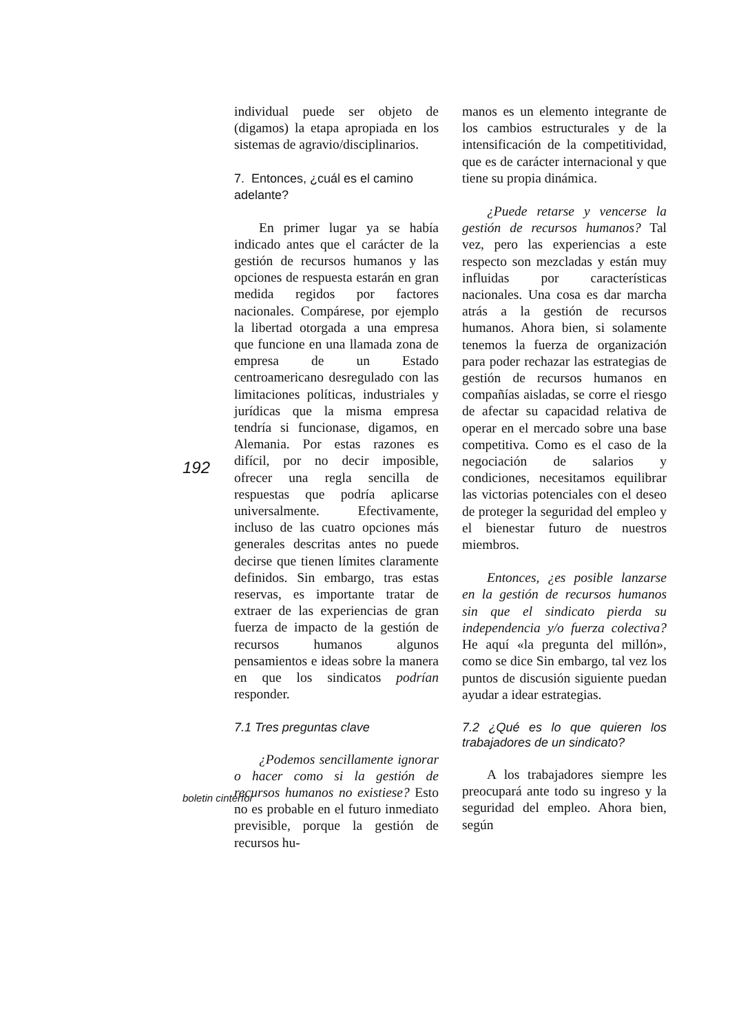individual puede ser objeto de (digamos) la etapa apropiada en los sistemas de agravio/disciplinarios.
7. Entonces, ¿cuál es el camino adelante?
En primer lugar ya se había indicado antes que el carácter de la gestión de recursos humanos y las opciones de respuesta estarán en gran medida regidos por factores nacionales. Compárese, por ejemplo la libertad otorgada a una empresa que funcione en una llamada zona de empresa de un Estado centroamericano desregulado con las limitaciones políticas, industriales y jurídicas que la misma empresa tendría si funcionase, digamos, en Alemania. Por estas razones es difícil, por no decir imposible, ofrecer una regla sencilla de respuestas que podría aplicarse universalmente. Efectivamente, incluso de las cuatro opciones más generales descritas antes no puede decirse que tienen límites claramente definidos. Sin embargo, tras estas reservas, es importante tratar de extraer de las experiencias de gran fuerza de impacto de la gestión de recursos humanos algunos pensamientos e ideas sobre la manera en que los sindicatos podrían responder.
7.1 Tres preguntas clave
¿Podemos sencillamente ignorar o hacer como si la gestión de recursos humanos no existiese? Esto no es probable en el futuro inmediato previsible, porque la gestión de recursos hu-
manos es un elemento integrante de los cambios estructurales y de la intensificación de la competitividad, que es de carácter internacional y que tiene su propia dinámica.
¿Puede retarse y vencerse la gestión de recursos humanos? Tal vez, pero las experiencias a este respecto son mezcladas y están muy influidas por características nacionales. Una cosa es dar marcha atrás a la gestión de recursos humanos. Ahora bien, si solamente tenemos la fuerza de organización para poder rechazar las estrategias de gestión de recursos humanos en compañías aisladas, se corre el riesgo de afectar su capacidad relativa de operar en el mercado sobre una base competitiva. Como es el caso de la negociación de salarios y condiciones, necesitamos equilibrar las victorias potenciales con el deseo de proteger la seguridad del empleo y el bienestar futuro de nuestros miembros.
Entonces, ¿es posible lanzarse en la gestión de recursos humanos sin que el sindicato pierda su independencia y/o fuerza colectiva? He aquí «la pregunta del millón», como se dice Sin embargo, tal vez los puntos de discusión siguiente puedan ayudar a idear estrategias.
7.2 ¿Qué es lo que quieren los trabajadores de un sindicato?
A los trabajadores siempre les preocupará ante todo su ingreso y la seguridad del empleo. Ahora bien, según
192
boletin cinterfor